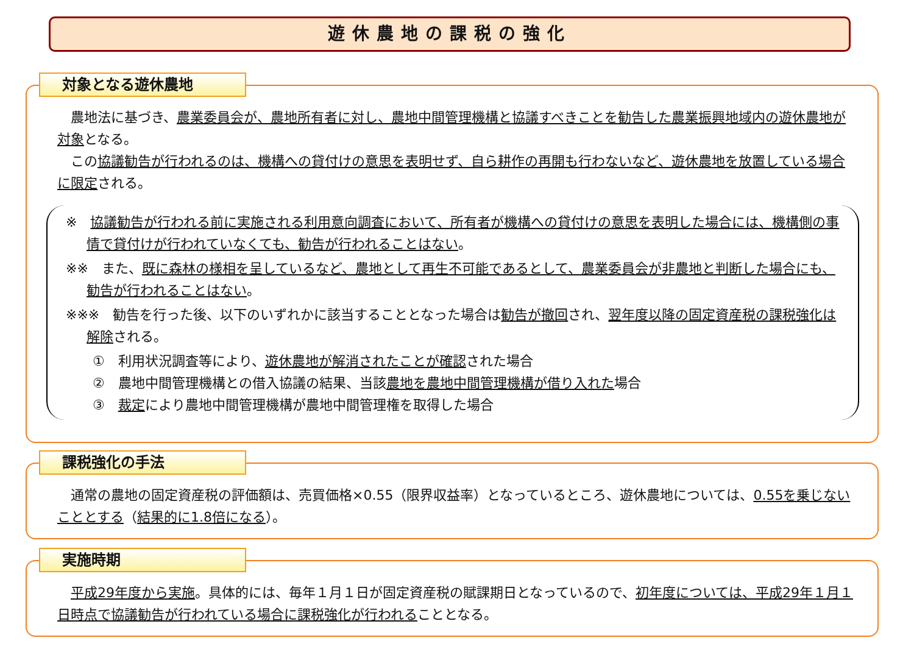遊休農地の課税の強化
対象となる遊休農地
　農地法に基づき、農業委員会が、農地所有者に対し、農地中間管理機構と協議すべきことを勧告した農業振興地域内の遊休農地が対象となる。
　この協議勧告が行われるのは、機構への貸付けの意思を表明せず、自ら耕作の再開も行わないなど、遊休農地を放置している場合に限定される。
※　協議勧告が行われる前に実施される利用意向調査において、所有者が機構への貸付けの意思を表明した場合には、機構側の事情で貸付けが行われていなくても、勧告が行われることはない。
※※　また、既に森林の様相を呈しているなど、農地として再生不可能であるとして、農業委員会が非農地と判断した場合にも、勧告が行われることはない。
※※※　勧告を行った後、以下のいずれかに該当することとなった場合は勧告が撤回され、翌年度以降の固定資産税の課税強化は解除される。
①　利用状況調査等により、遊休農地が解消されたことが確認された場合
②　農地中間管理機構との借入協議の結果、当該農地を農地中間管理機構が借り入れた場合
③　裁定により農地中間管理機構が農地中間管理権を取得した場合
課税強化の手法
　通常の農地の固定資産税の評価額は、売買価格×0.55（限界収益率）となっているところ、遊休農地については、0.55を乗じないこととする（結果的に1.8倍になる）。
実施時期
　平成29年度から実施。具体的には、毎年１月１日が固定資産税の賦課期日となっているので、初年度については、平成29年１月１日時点で協議勧告が行われている場合に課税強化が行われることとなる。